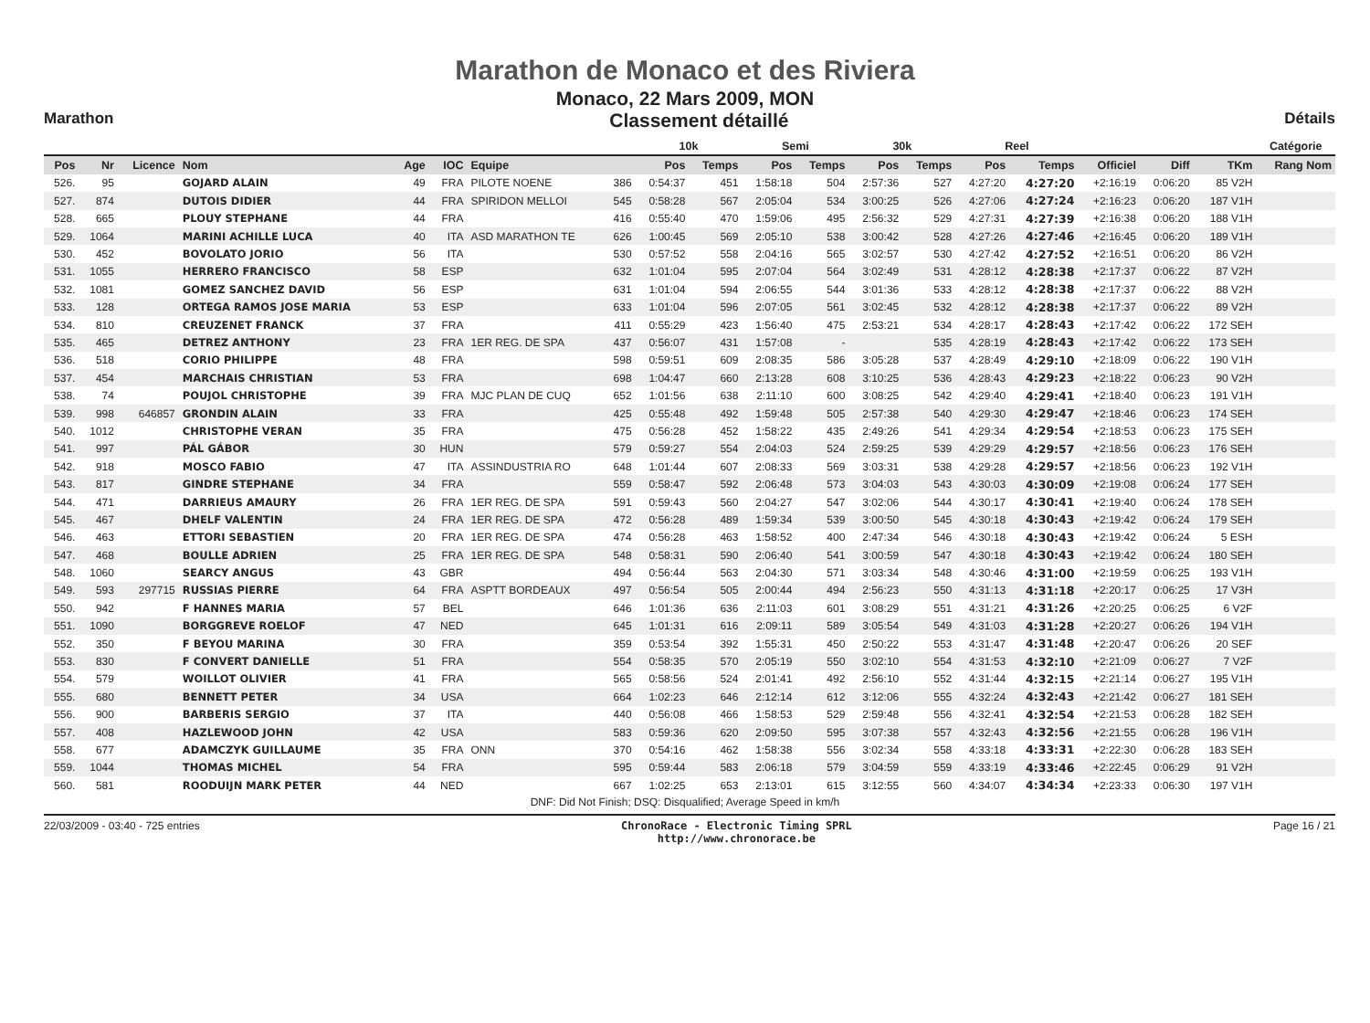Marathon de Monaco et des Riviera
Monaco, 22 Mars 2009, MON
Marathon Classement détaillé Détails
| | | | | | | | | 10k | | Semi | | 30k | | Reel | | | | | Catégorie | |
| --- | --- | --- | --- | --- | --- | --- | --- | --- | --- | --- | --- | --- | --- | --- | --- | --- | --- | --- | --- | --- |
| Pos | Nr | Licence | Nom | Age | IOC | Equipe | | Pos | Temps | Pos | Temps | Pos | Temps | Pos | Temps | Officiel | Diff | TKm | Rang Nom | |
| 526. | 95 | | GOJARD ALAIN | 49 | FRA | PILOTE NOENE | 386 | 0:54:37 | 451 | 1:58:18 | 504 | 2:57:36 | 527 | 4:27:20 | 4:27:20 | +2:16:19 | 0:06:20 | 85 V2H | | |
| 527. | 874 | | DUTOIS DIDIER | 44 | FRA | SPIRIDON MELLOI | 545 | 0:58:28 | 567 | 2:05:04 | 534 | 3:00:25 | 526 | 4:27:06 | 4:27:24 | +2:16:23 | 0:06:20 | 187 V1H | | |
| 528. | 665 | | PLOUY STEPHANE | 44 | FRA | | 416 | 0:55:40 | 470 | 1:59:06 | 495 | 2:56:32 | 529 | 4:27:31 | 4:27:39 | +2:16:38 | 0:06:20 | 188 V1H | | |
| 529. | 1064 | | MARINI ACHILLE LUCA | 40 | ITA | ASD MARATHON TE | 626 | 1:00:45 | 569 | 2:05:10 | 538 | 3:00:42 | 528 | 4:27:26 | 4:27:46 | +2:16:45 | 0:06:20 | 189 V1H | | |
| 530. | 452 | | BOVOLATO JORIO | 56 | ITA | | 530 | 0:57:52 | 558 | 2:04:16 | 565 | 3:02:57 | 530 | 4:27:42 | 4:27:52 | +2:16:51 | 0:06:20 | 86 V2H | | |
| 531. | 1055 | | HERRERO FRANCISCO | 58 | ESP | | 632 | 1:01:04 | 595 | 2:07:04 | 564 | 3:02:49 | 531 | 4:28:12 | 4:28:38 | +2:17:37 | 0:06:22 | 87 V2H | | |
| 532. | 1081 | | GOMEZ SANCHEZ DAVID | 56 | ESP | | 631 | 1:01:04 | 594 | 2:06:55 | 544 | 3:01:36 | 533 | 4:28:12 | 4:28:38 | +2:17:37 | 0:06:22 | 88 V2H | | |
| 533. | 128 | | ORTEGA RAMOS JOSE MARIA | 53 | ESP | | 633 | 1:01:04 | 596 | 2:07:05 | 561 | 3:02:45 | 532 | 4:28:12 | 4:28:38 | +2:17:37 | 0:06:22 | 89 V2H | | |
| 534. | 810 | | CREUZENET FRANCK | 37 | FRA | | 411 | 0:55:29 | 423 | 1:56:40 | 475 | 2:53:21 | 534 | 4:28:17 | 4:28:43 | +2:17:42 | 0:06:22 | 172 SEH | | |
| 535. | 465 | | DETREZ ANTHONY | 23 | FRA | 1ER REG. DE SPA | 437 | 0:56:07 | 431 | 1:57:08 | - | | 535 | 4:28:19 | 4:28:43 | +2:17:42 | 0:06:22 | 173 SEH | | |
| 536. | 518 | | CORIO PHILIPPE | 48 | FRA | | 598 | 0:59:51 | 609 | 2:08:35 | 586 | 3:05:28 | 537 | 4:28:49 | 4:29:10 | +2:18:09 | 0:06:22 | 190 V1H | | |
| 537. | 454 | | MARCHAIS CHRISTIAN | 53 | FRA | | 698 | 1:04:47 | 660 | 2:13:28 | 608 | 3:10:25 | 536 | 4:28:43 | 4:29:23 | +2:18:22 | 0:06:23 | 90 V2H | | |
| 538. | 74 | | POUJOL CHRISTOPHE | 39 | FRA | MJC PLAN DE CUQ | 652 | 1:01:56 | 638 | 2:11:10 | 600 | 3:08:25 | 542 | 4:29:40 | 4:29:41 | +2:18:40 | 0:06:23 | 191 V1H | | |
| 539. | 998 | 646857 | GRONDIN ALAIN | 33 | FRA | | 425 | 0:55:48 | 492 | 1:59:48 | 505 | 2:57:38 | 540 | 4:29:30 | 4:29:47 | +2:18:46 | 0:06:23 | 174 SEH | | |
| 540. | 1012 | | CHRISTOPHE VERAN | 35 | FRA | | 475 | 0:56:28 | 452 | 1:58:22 | 435 | 2:49:26 | 541 | 4:29:34 | 4:29:54 | +2:18:53 | 0:06:23 | 175 SEH | | |
| 541. | 997 | | PÁL GÁBOR | 30 | HUN | | 579 | 0:59:27 | 554 | 2:04:03 | 524 | 2:59:25 | 539 | 4:29:29 | 4:29:57 | +2:18:56 | 0:06:23 | 176 SEH | | |
| 542. | 918 | | MOSCO FABIO | 47 | ITA | ASSINDUSTRIA RO | 648 | 1:01:44 | 607 | 2:08:33 | 569 | 3:03:31 | 538 | 4:29:28 | 4:29:57 | +2:18:56 | 0:06:23 | 192 V1H | | |
| 543. | 817 | | GINDRE STEPHANE | 34 | FRA | | 559 | 0:58:47 | 592 | 2:06:48 | 573 | 3:04:03 | 543 | 4:30:03 | 4:30:09 | +2:19:08 | 0:06:24 | 177 SEH | | |
| 544. | 471 | | DARRIEUS AMAURY | 26 | FRA | 1ER REG. DE SPA | 591 | 0:59:43 | 560 | 2:04:27 | 547 | 3:02:06 | 544 | 4:30:17 | 4:30:41 | +2:19:40 | 0:06:24 | 178 SEH | | |
| 545. | 467 | | DHELF VALENTIN | 24 | FRA | 1ER REG. DE SPA | 472 | 0:56:28 | 489 | 1:59:34 | 539 | 3:00:50 | 545 | 4:30:18 | 4:30:43 | +2:19:42 | 0:06:24 | 179 SEH | | |
| 546. | 463 | | ETTORI SEBASTIEN | 20 | FRA | 1ER REG. DE SPA | 474 | 0:56:28 | 463 | 1:58:52 | 400 | 2:47:34 | 546 | 4:30:18 | 4:30:43 | +2:19:42 | 0:06:24 | 5 ESH | | |
| 547. | 468 | | BOULLE ADRIEN | 25 | FRA | 1ER REG. DE SPA | 548 | 0:58:31 | 590 | 2:06:40 | 541 | 3:00:59 | 547 | 4:30:18 | 4:30:43 | +2:19:42 | 0:06:24 | 180 SEH | | |
| 548. | 1060 | | SEARCY ANGUS | 43 | GBR | | 494 | 0:56:44 | 563 | 2:04:30 | 571 | 3:03:34 | 548 | 4:30:46 | 4:31:00 | +2:19:59 | 0:06:25 | 193 V1H | | |
| 549. | 593 | 297715 | RUSSIAS PIERRE | 64 | FRA | ASPTT BORDEAUX | 497 | 0:56:54 | 505 | 2:00:44 | 494 | 2:56:23 | 550 | 4:31:13 | 4:31:18 | +2:20:17 | 0:06:25 | 17 V3H | | |
| 550. | 942 | | F HANNES MARIA | 57 | BEL | | 646 | 1:01:36 | 636 | 2:11:03 | 601 | 3:08:29 | 551 | 4:31:21 | 4:31:26 | +2:20:25 | 0:06:25 | 6 V2F | | |
| 551. | 1090 | | BORGGREVE ROELOF | 47 | NED | | 645 | 1:01:31 | 616 | 2:09:11 | 589 | 3:05:54 | 549 | 4:31:03 | 4:31:28 | +2:20:27 | 0:06:26 | 194 V1H | | |
| 552. | 350 | | F BEYOU MARINA | 30 | FRA | | 359 | 0:53:54 | 392 | 1:55:31 | 450 | 2:50:22 | 553 | 4:31:47 | 4:31:48 | +2:20:47 | 0:06:26 | 20 SEF | | |
| 553. | 830 | | F CONVERT DANIELLE | 51 | FRA | | 554 | 0:58:35 | 570 | 2:05:19 | 550 | 3:02:10 | 554 | 4:31:53 | 4:32:10 | +2:21:09 | 0:06:27 | 7 V2F | | |
| 554. | 579 | | WOILLOT OLIVIER | 41 | FRA | | 565 | 0:58:56 | 524 | 2:01:41 | 492 | 2:56:10 | 552 | 4:31:44 | 4:32:15 | +2:21:14 | 0:06:27 | 195 V1H | | |
| 555. | 680 | | BENNETT PETER | 34 | USA | | 664 | 1:02:23 | 646 | 2:12:14 | 612 | 3:12:06 | 555 | 4:32:24 | 4:32:43 | +2:21:42 | 0:06:27 | 181 SEH | | |
| 556. | 900 | | BARBERIS SERGIO | 37 | ITA | | 440 | 0:56:08 | 466 | 1:58:53 | 529 | 2:59:48 | 556 | 4:32:41 | 4:32:54 | +2:21:53 | 0:06:28 | 182 SEH | | |
| 557. | 408 | | HAZLEWOOD JOHN | 42 | USA | | 583 | 0:59:36 | 620 | 2:09:50 | 595 | 3:07:38 | 557 | 4:32:43 | 4:32:56 | +2:21:55 | 0:06:28 | 196 V1H | | |
| 558. | 677 | | ADAMCZYK GUILLAUME | 35 | FRA | ONN | 370 | 0:54:16 | 462 | 1:58:38 | 556 | 3:02:34 | 558 | 4:33:18 | 4:33:31 | +2:22:30 | 0:06:28 | 183 SEH | | |
| 559. | 1044 | | THOMAS MICHEL | 54 | FRA | | 595 | 0:59:44 | 583 | 2:06:18 | 579 | 3:04:59 | 559 | 4:33:19 | 4:33:46 | +2:22:45 | 0:06:29 | 91 V2H | | |
| 560. | 581 | | ROODUIJN MARK PETER | 44 | NED | | 667 | 1:02:25 | 653 | 2:13:01 | 615 | 3:12:55 | 560 | 4:34:07 | 4:34:34 | +2:23:33 | 0:06:30 | 197 V1H | | |
DNF: Did Not Finish; DSQ: Disqualified; Average Speed in km/h
22/03/2009 - 03:40 - 725 entries ChronoRace - Electronic Timing SPRL
http://www.chronorace.be Page 16 / 21